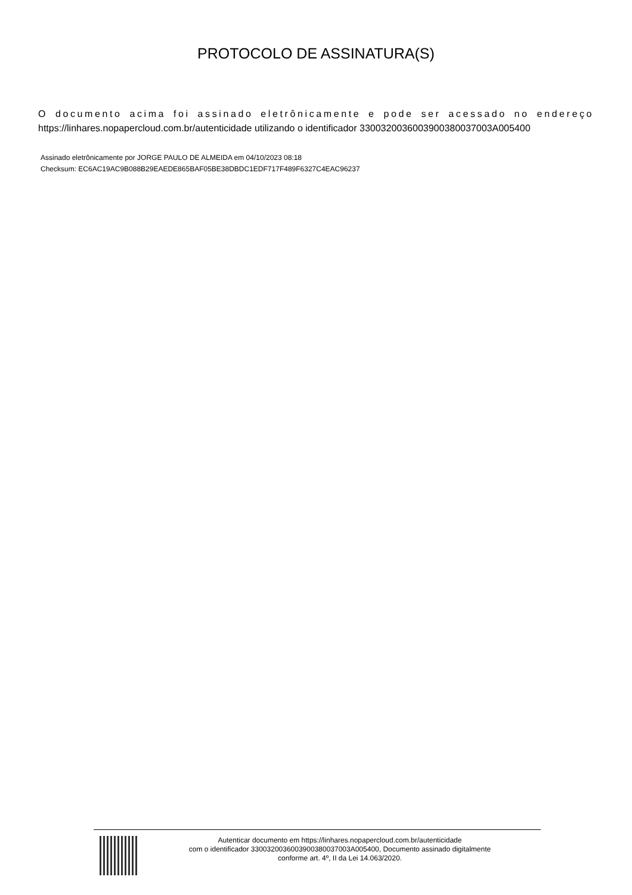PROTOCOLO DE ASSINATURA(S)
O documento acima foi assinado eletrônicamente e pode ser acessado no endereço https://linhares.nopapercloud.com.br/autenticidade utilizando o identificador 330032003600390038003700​3A005400
Assinado eletrônicamente por JORGE PAULO DE ALMEIDA em 04/10/2023 08:18
Checksum: EC6AC19AC9B088B29EAEDE865BAF05BE38DBDC1EDF717F489F6327C4EAC96237
Autenticar documento em https://linhares.nopapercloud.com.br/autenticidade
com o identificador 3300320036003900380037003A005400, Documento assinado digitalmente
conforme art. 4º, II da Lei 14.063/2020.